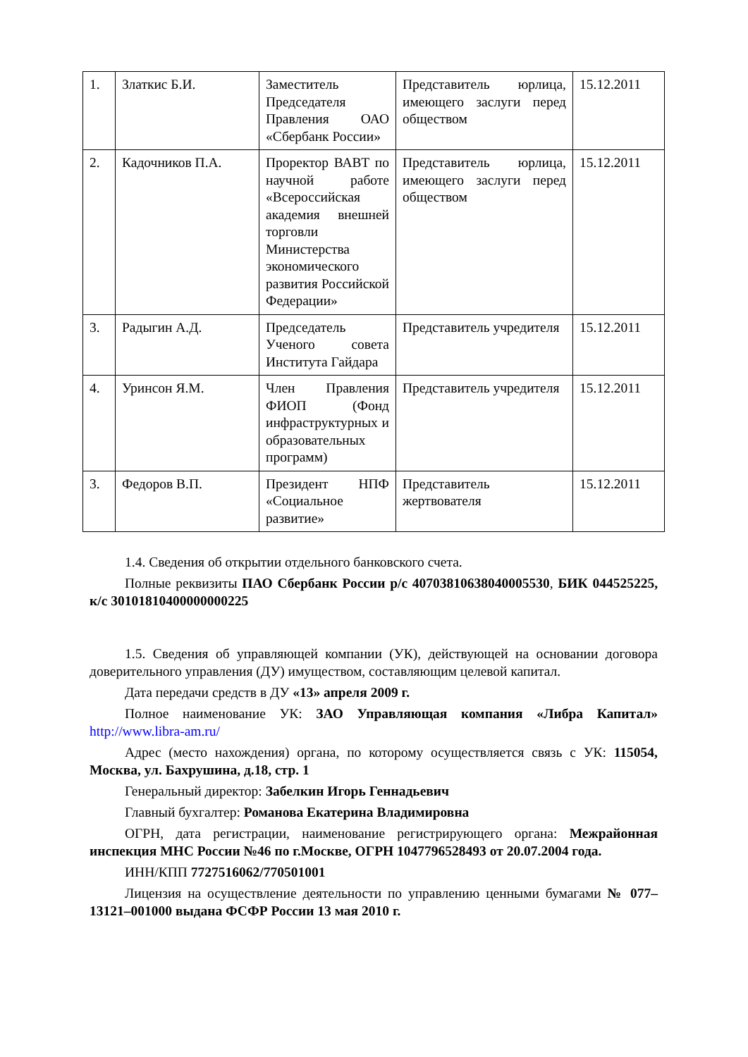| 1. | Златкис Б.И. | Заместитель Председателя Правления ОАО «Сбербанк России» | Представитель юрлица, имеющего заслуги перед обществом | 15.12.2011 |
| 2. | Кадочников П.А. | Проректор ВАВТ по научной работе «Всероссийская академия внешней торговли Министерства экономического развития Российской Федерации» | Представитель юрлица, имеющего заслуги перед обществом | 15.12.2011 |
| 3. | Радыгин А.Д. | Председатель Ученого совета Института Гайдара | Представитель учредителя | 15.12.2011 |
| 4. | Уринсон Я.М. | Член Правления ФИОП (Фонд инфраструктурных и образовательных программ) | Представитель учредителя | 15.12.2011 |
| 3. | Федоров В.П. | Президент НПФ «Социальное развитие» | Представитель жертвователя | 15.12.2011 |
1.4. Сведения об открытии отдельного банковского счета.
Полные реквизиты ПАО Сбербанк России р/с 40703810638040005530, БИК 044525225, к/с 30101810400000000225
1.5. Сведения об управляющей компании (УК), действующей на основании договора доверительного управления (ДУ) имуществом, составляющим целевой капитал.
Дата передачи средств в ДУ «13» апреля 2009 г.
Полное наименование УК: ЗАО Управляющая компания «Либра Капитал» http://www.libra-am.ru/
Адрес (место нахождения) органа, по которому осуществляется связь с УК: 115054, Москва, ул. Бахрушина, д.18, стр. 1
Генеральный директор: Забелкин Игорь Геннадьевич
Главный бухгалтер: Романова Екатерина Владимировна
ОГРН, дата регистрации, наименование регистрирующего органа: Межрайонная инспекция МНС России №46 по г.Москве, ОГРН 1047796528493 от 20.07.2004 года.
ИНН/КПП 7727516062/770501001
Лицензия на осуществление деятельности по управлению ценными бумагами № 077–13121–001000 выдана ФСФР России 13 мая 2010 г.